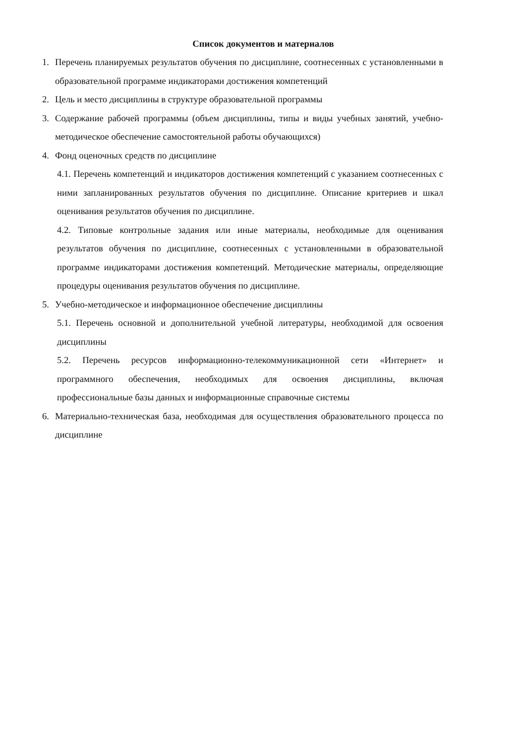Список документов и материалов
1. Перечень планируемых результатов обучения по дисциплине, соотнесенных с установленными в образовательной программе индикаторами достижения компетенций
2. Цель и место дисциплины в структуре образовательной программы
3. Содержание рабочей программы (объем дисциплины, типы и виды учебных занятий, учебно-методическое обеспечение самостоятельной работы обучающихся)
4. Фонд оценочных средств по дисциплине
4.1. Перечень компетенций и индикаторов достижения компетенций с указанием соотнесенных с ними запланированных результатов обучения по дисциплине. Описание критериев и шкал оценивания результатов обучения по дисциплине.
4.2. Типовые контрольные задания или иные материалы, необходимые для оценивания результатов обучения по дисциплине, соотнесенных с установленными в образовательной программе индикаторами достижения компетенций. Методические материалы, определяющие процедуры оценивания результатов обучения по дисциплине.
5. Учебно-методическое и информационное обеспечение дисциплины
5.1. Перечень основной и дополнительной учебной литературы, необходимой для освоения дисциплины
5.2. Перечень ресурсов информационно-телекоммуникационной сети «Интернет» и программного обеспечения, необходимых для освоения дисциплины, включая профессиональные базы данных и информационные справочные системы
6. Материально-техническая база, необходимая для осуществления образовательного процесса по дисциплине